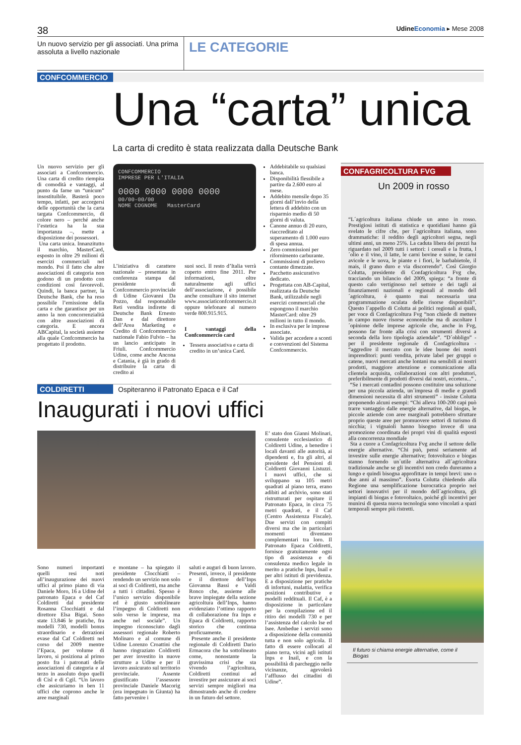38 UdineEconomia ▸ Mese 2008
Un nuovo servizio per gli associati. Una prima assoluta a livello nazionale
LE CATEGORIE
CONFCOMMERCIO
Una “carta” unica
La carta di credito è stata realizzata dalla Deutsche Bank
Un nuovo servizio per gli associati a Confcommercio. Una carta di credito riempita di comodità e vantaggi, al punto da farne un “unicum” insostituibile. Basterà poco tempo, infatti, per accorgersi delle opportunità che la carta targata Confcommercio, di colore nero – perché anche l’estetica ha la sua importanza –, mette a disposizione dei possessori.
Una carta unica. Innanzitutto il marchio, MasterCard, esposto in oltre 29 milioni di esercizi commerciali nel mondo. Poi il fatto che altre associazioni di categoria non godono di un prodotto con condizioni così favorevoli. Quindi, la banca partner, la Deutsche Bank, che ha reso possibile l’emissione della carta e che garantisce per un anno la non concorrenzialità con altre associazioni di categoria. E ancora ABCapital, la società assieme alla quale Confcommercio ha progettato il prodotto.
CONFCOMMERCIO
IMPRESE PER L'ITALIA
0000 0000 0000 0000
00/00-00/00
NOME COGNOME MasterCard
L’iniziativa di carattere nazionale – presentata in conferenza stampa dal presidente di Confcommercio provinciale di Udine Giovanni Da Pozzo, dal responsabile Reti vendita indirette di Deutsche Bank Ernesto Dan e dal direttore dell’Area Marketing e Credito di Confcommercio nazionale Fabio Fulvio – ha un lancio anticipato in Friuli. Confcommercio Udine, come anche Ancona e Catania, è già in grado di distribuire la carta di credito ai
suoi soci. Il resto d’Italia verrà coperto entro fine 2011. Per informazioni, oltre naturalmente agli uffici dell’associazione, è possibile anche consultare il sito internet www.associaticonfcommercio.it oppure telefonare al numero verde 800.915.915.
I vantaggi della Confcommercio card
Tessera associativa e carta di credito in un’unica Card.
Addebitabile su qualsiasi banca.
Disponibilità flessibile a partire da 2.600 euro al mese.
Addebito mensile dopo 35 giorni dall’invio della lettera di addebito con un risparmio medio di 50 giorni di valuta.
Canone annuo di 20 euro, riaccreditato al superamento di 1.000 euro di spesa annua.
Zero commissioni per rifornimento carburante.
Commissioni di prelievo contante dimezzate.
Pacchetto assicurativo dedicato.
Progettata con AB-Capital, realizzata da Deutsche Bank, utilizzabile negli esercizi commerciali che espongono il marchio MasterCard: oltre 29 milioni in tutto il mondo.
In esclusiva per le imprese associate.
Valida per accedere a sconti e convenzioni del Sistema Confcommercio.
COLDIRETTI Ospiteranno il Patronato Epaca e il Caf
Inaugurati i nuovi uffici
E’ stato don Gianni Molinari, consulente ecclesiastico di Coldiretti Udine, a benedire i locali davanti alle autorità, ai dipendenti e, fra gli altri, al presidente del Pensioni di Coldiretti Giovanni Listuzzi. I nuovi uffici, che si sviluppano su 105 metri quadrati al piano terra, erano adibiti ad archivio, sono stati ristrutturati per ospitare il Patronato Epaca, in circa 75 metri quadrati, e il Caf (Centro Assistenza Fiscale). Due servizi con compiti diversi ma che in particolari momenti diventano complementari tra loro. Il Patronato Epaca Coldiretti, fornisce gratuitamente ogni tipo di assistenza e di consulenza medico legale in merito a pratiche Inps, Inail e per altri istituti di previdenza. E a disposizione per pratiche di infortuni, malattia, verifica posizioni contributive e modelli reddituali. Il Caf, è a disposizione in particolare per la compilazione ed il ritiro dei modelli 730 e per l’assistenza del calcolo Ise ed Isee. Ambedue i servizi sono a disposizione della comunità tutta e non solo agricola. Il fatto di essere collocati al piano terra, vicini agli istituti Inps e Inail, e con la possibilità di parcheggio nelle vicinanze, agevolerà l’afflusso dei cittadini di Udine”.
Sono numeri importanti quelli resi noti all’inaugurazione dei nuovi uffici al primo piano di via Daniele Moro, 16 a Udine del patronato Epaca e del Caf Coldiretti dal presidente Rosanna Clocchiatti e dal direttore Elsa Bigai. Sono state 13.846 le pratiche, fra modelli 730, modelli bonus straordinario e detrazioni evase dal Caf Coldiretti nel corso del 2009 mentre l’Epaca, per volume di lavoro, si posiziona al primo posto fra i patronati delle associazioni di categoria e al terzo in assoluto dopo quelli di Cisl e di Cgil. “Un lavoro che assicuriamo in ben 11 uffici che coprono anche le aree marginali
e montane – ha spiegato il presidente Clocchiatti – rendendo un servizio non solo ai soci di Coldiretti, ma anche a tutti i cittadini. Spesso è l’unico servizio disponibile ed è giusto sottolineare l’impegno di Coldiretti non solo verso le imprese, ma anche nel sociale”. Un impegno riconosciuto dagli assessori regionale Roberto Molinaro e al comune di Udine Lorenzo Croattini che hanno ringraziato Coldiretti per aver investito in nuove strutture a Udine e per il lavoro assicurato sul territorio provinciale. Assente giustificato l’assessore provinciale Daniele Macorig (era impegnato in Giunta) ha fatto pervenire i
saluti e auguri di buon lavoro. Presenti, invece, il presidente e il direttore dell’Inps Giovanna Bassi e Valdi Ronco che, assieme alle brave impiegate della sezione agricoltura dell’Inps, hanno evidenziato l’ottimo rapporto di collaborazione fra Inps e Epaca di Coldiretti, rapporto storico che continua proficuamente.
Presente anche il presidente regionale di Coldiretti Dario Ermacora che ha sottolineato come, nonostante la gravissima crisi che sta vivendo l’agricoltura, Coldiretti continui ad investire per assicurare ai soci servizi sempre migliori ma dimostrando anche di credere in un futuro del settore.
CONFAGRICOLTURA FVG
Un 2009 in rosso
“L´agricoltura italiana chiude un anno in rosso. Prestigiosi istituti di statistica e quotidiani hanno già svelato le cifre che, per l´agricoltura italiana, sono drammatiche: il reddito degli agricoltori segna, negli ultimi anni, un meno 25%. La caduta libera dei prezzi ha riguardato nel 2009 tutti i settori: i cereali e la frutta, l´olio e il vino, il latte, le carni bovine e suine, le carni avicole e le uova, le piante e i fiori, le barbabietole, il mais, il grano duro e via discorrendo”. Così Giorgio Colutta, presidente di Confagricoltura Fvg che, tracciando un bilancio del 2009, spiega: “a fronte di questo calo vertiginoso nel settore e dei tagli ai finanziamenti nazionali e regionali al mondo dell´agricoltura, è quanto mai necessaria una programmazione oculata delle risorse disponibili”. Questo l´appello di Colutta ai politici regionali ai quali, per voce di Confagricoltura Fvg “non chiede di mettere in campo nuove risorse economiche ma di ascoltare l´opinione delle imprese agricole che, anche in Fvg, possono far fronte alla crisi con strumenti diversi a seconda della loro tipologia aziendale”. “D´obbligo” - per il presidente regionale di Confagricoltura - “aggredire il mercato con le idee buone dei nostri imprenditori: punti vendita, private label per gruppi o catene, nuovi mercati anche lontani ma sensibili ai nostri prodotti, maggiore attenzione e comunicazione alla clientela acquisita, collaborazioni con altri produttori, preferibilmente di prodotti diversi dai nostri, eccetera...” .
“Se i mercati contadini possono costituire una soluzione per una piccola azienda, un´impresa di medie e grandi dimensioni necessita di altri strumenti” - insiste Colutta proponendo alcuni esempi: “Chi alleva 100-200 capi può trarre vantaggio dalle energie alternative, dal biogas, le piccole aziende con aree marginali potrebbero sfruttare proprio queste aree per promuovere settori di turismo di nicchia; i vignaioli hanno bisogno invece di una promozione coordinata dei propri vini di qualità esposti alla concorrenza mondiale
Sta a cuore a Confagricoltura Fvg anche il settore delle energie alternative. “Chi può, pensi seriamente ad investire sulle energie alternative; fotovoltaico e biogas stanno fornendo un´utile alternativa all´agricoltura tradizionale anche se gli incentivi non credo dureranno a lungo e quindi bisogna approfittare in tempi brevi: uno o due anni al massimo”. Esorta Colutta chiedendo alla Regione una semplificazione burocratica proprio nei settori innovativi per il mondo dell´agricoltura, gli impianti di biogas e fotovoltaico, poiché gli incentivi per munirsi di questa nuova tecnologia sono vincolati a spazi temporali sempre più ristretti.
Il futuro si chiama energie alternative, come il Biogas